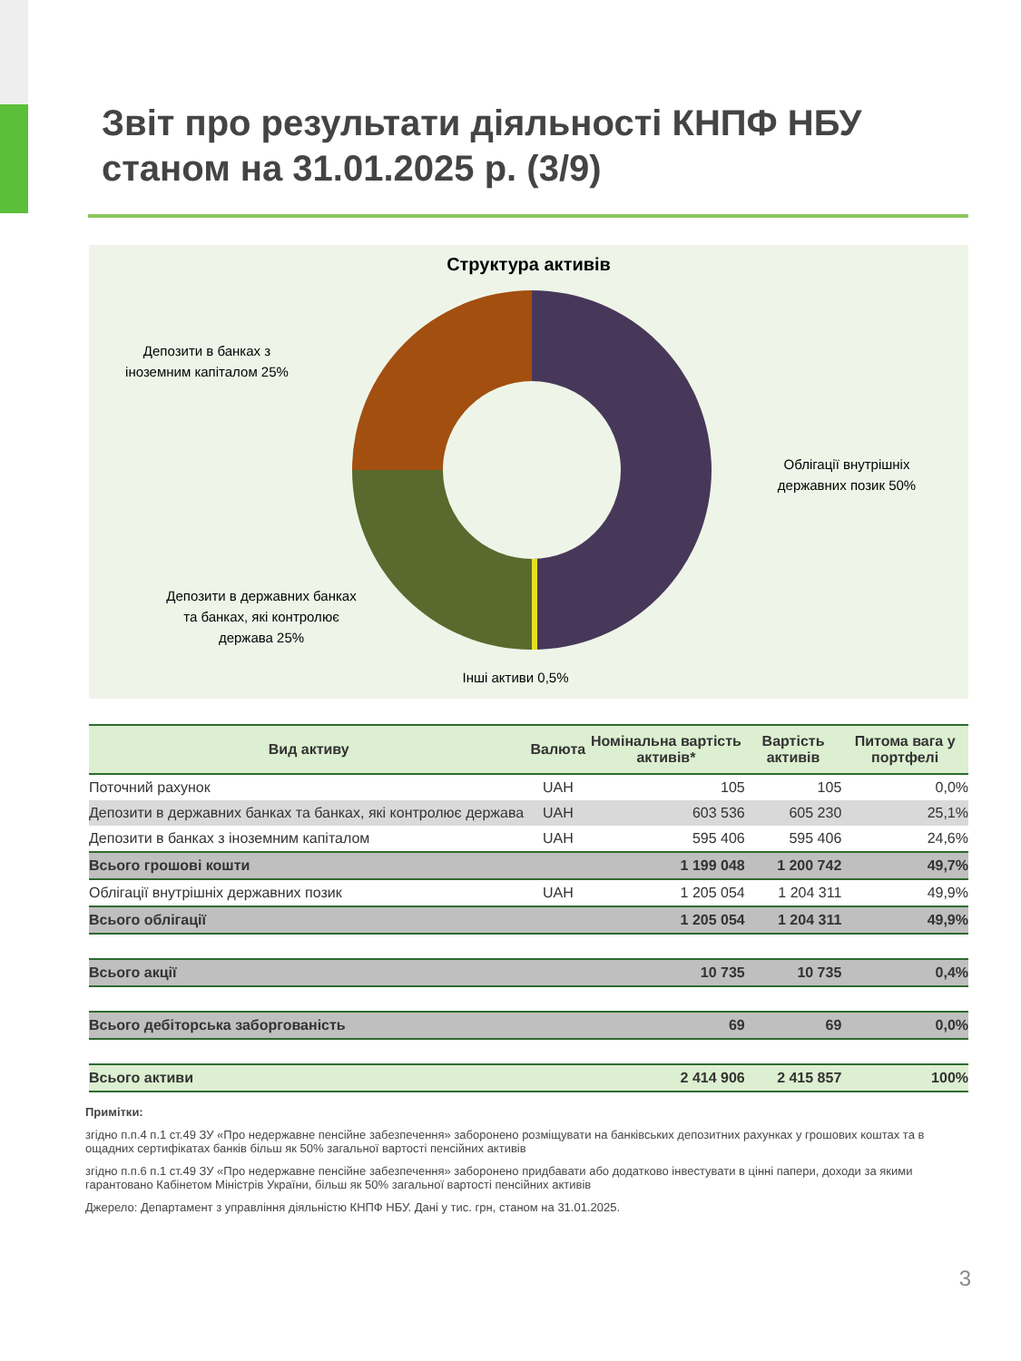Звіт про результати діяльності КНПФ НБУ
станом на 31.01.2025 р. (3/9)
Структура активів
Депозити в банках з іноземним капіталом 25%
Облігації внутрішніх державних позик 50%
Депозити в державних банках та банках, які контролює держава 25%
Інші активи 0,5%
| Вид активу | Валюта | Номінальна вартість активів* | Вартість активів | Питома вага у портфелі |
| --- | --- | --- | --- | --- |
| Поточний рахунок | UAH | 105 | 105 | 0,0% |
| Депозити в державних банках та банках, які контролює держава | UAH | 603 536 | 605 230 | 25,1% |
| Депозити в банках з іноземним капіталом | UAH | 595 406 | 595 406 | 24,6% |
| Всього грошові кошти | | 1 199 048 | 1 200 742 | 49,7% |
| Облігації внутрішніх державних позик | UAH | 1 205 054 | 1 204 311 | 49,9% |
| Всього облігації | | 1 205 054 | 1 204 311 | 49,9% |
| Всього акції | | 10 735 | 10 735 | 0,4% |
| Всього дебіторська заборгованість | | 69 | 69 | 0,0% |
| Всього активи | | 2 414 906 | 2 415 857 | 100% |
Примітки:
згідно п.п.4 п.1 ст.49 ЗУ «Про недержавне пенсійне забезпечення» заборонено розміщувати на банківських депозитних рахунках у грошових коштах та в ощадних сертифікатах банків більш як 50% загальної вартості пенсійних активів
згідно п.п.6 п.1 ст.49 ЗУ «Про недержавне пенсійне забезпечення» заборонено придбавати або додатково інвестувати в цінні папери, доходи за якими гарантовано Кабінетом Міністрів України, більш як 50% загальної вартості пенсійних активів
Джерело: Департамент з управління діяльністю КНПФ НБУ. Дані у тис. грн, станом на 31.01.2025.
3